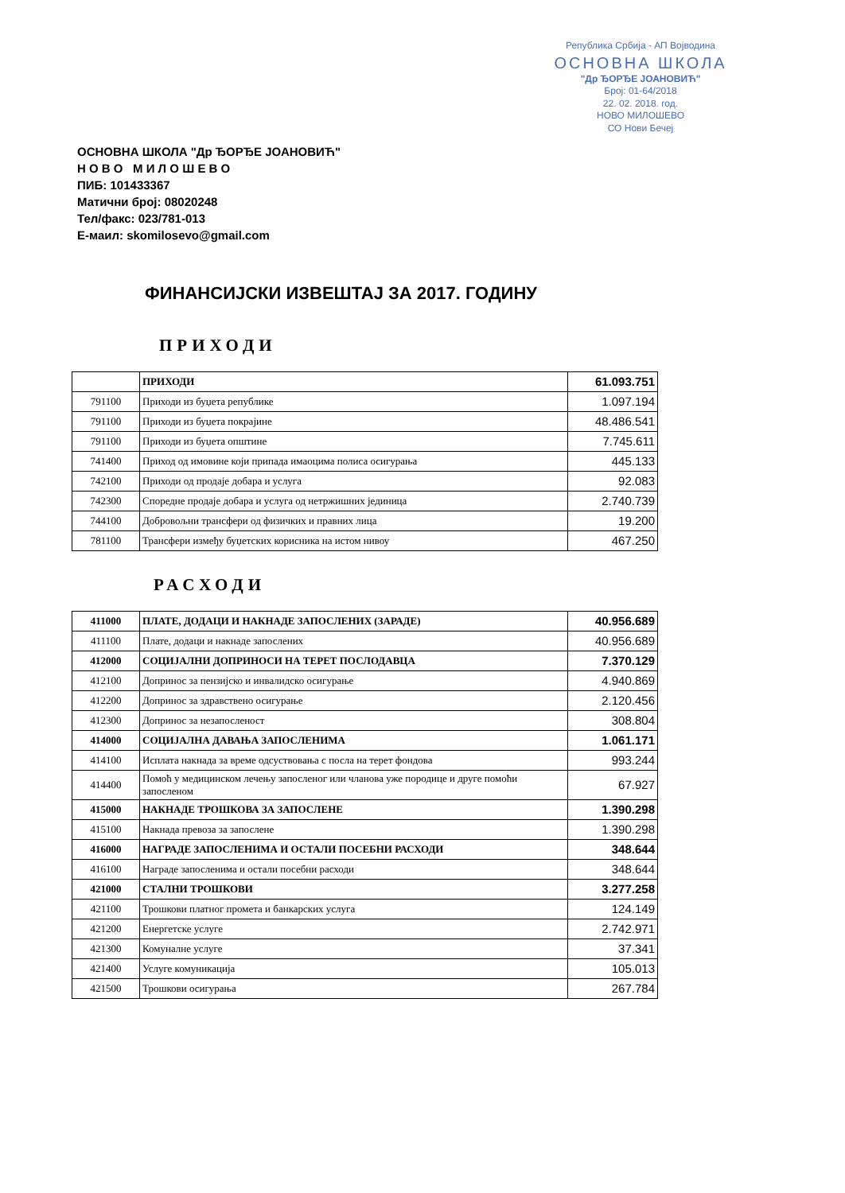Република Србија - АП Војводина
ОСНОВНА ШКОЛА
"Др ЂОРЂЕ ЈОАНОВИЋ"
Број: 01-64/2018
22. 02. 2018. год.
НОВО МИЛОШЕВО
СО Нови Бечеј
ОСНОВНА ШКОЛА "Др ЂОРЂЕ ЈОАНОВИЋ"
Н О В О М И Л О Ш Е В О
ПИБ: 101433367
Матични број: 08020248
Тел/факс: 023/781-013
Е-маил: skomilosevo@gmail.com
ФИНАНСИЈСКИ ИЗВЕШТАЈ ЗА 2017. ГОДИНУ
ПРИХОДИ
| | ПРИХОДИ | 61.093.751 |
| 791100 | Приходи из буџета републике | 1.097.194 |
| 791100 | Приходи из буџета покрајине | 48.486.541 |
| 791100 | Приходи из буџета општине | 7.745.611 |
| 741400 | Приход од имовине који припада имаоцима полиса осигурања | 445.133 |
| 742100 | Приходи од продаје добара и услуга | 92.083 |
| 742300 | Споредне продаје добара и услуга од нетржишних јединица | 2.740.739 |
| 744100 | Добровољни трансфери од физичких и правних лица | 19.200 |
| 781100 | Трансфери између буџетских корисника на истом нивоу | 467.250 |
РАСХОДИ
| 411000 | ПЛАТЕ, ДОДАЦИ И НАКНАДЕ ЗАПОСЛЕНИХ (ЗАРАДЕ) | 40.956.689 |
| 411100 | Плате, додаци и накнаде запослених | 40.956.689 |
| 412000 | СОЦИЈАЛНИ ДОПРИНОСИ НА ТЕРЕТ ПОСЛОДАВЦА | 7.370.129 |
| 412100 | Допринос за пензијско и инвалидско осигурање | 4.940.869 |
| 412200 | Допринос за здравствено осигурање | 2.120.456 |
| 412300 | Допринос за незапосленост | 308.804 |
| 414000 | СОЦИЈАЛНА ДАВАЊА ЗАПОСЛЕНИМА | 1.061.171 |
| 414100 | Исплата накнада за време одсуствовања с посла на терет фондова | 993.244 |
| 414400 | Помоћ у медицинском лечењу запосленог или чланова уже породице и друге помоћи запосленом | 67.927 |
| 415000 | НАКНАДЕ ТРОШКОВА ЗА ЗАПОСЛЕНЕ | 1.390.298 |
| 415100 | Накнада превоза за запослене | 1.390.298 |
| 416000 | НАГРАДЕ ЗАПОСЛЕНИМА И ОСТАЛИ ПОСЕБНИ РАСХОДИ | 348.644 |
| 416100 | Награде запосленима и остали посебни расходи | 348.644 |
| 421000 | СТАЛНИ ТРОШКОВИ | 3.277.258 |
| 421100 | Трошкови платног промета и банкарских услуга | 124.149 |
| 421200 | Енергетске услуге | 2.742.971 |
| 421300 | Комуналне услуге | 37.341 |
| 421400 | Услуге комуникација | 105.013 |
| 421500 | Трошкови осигурања | 267.784 |